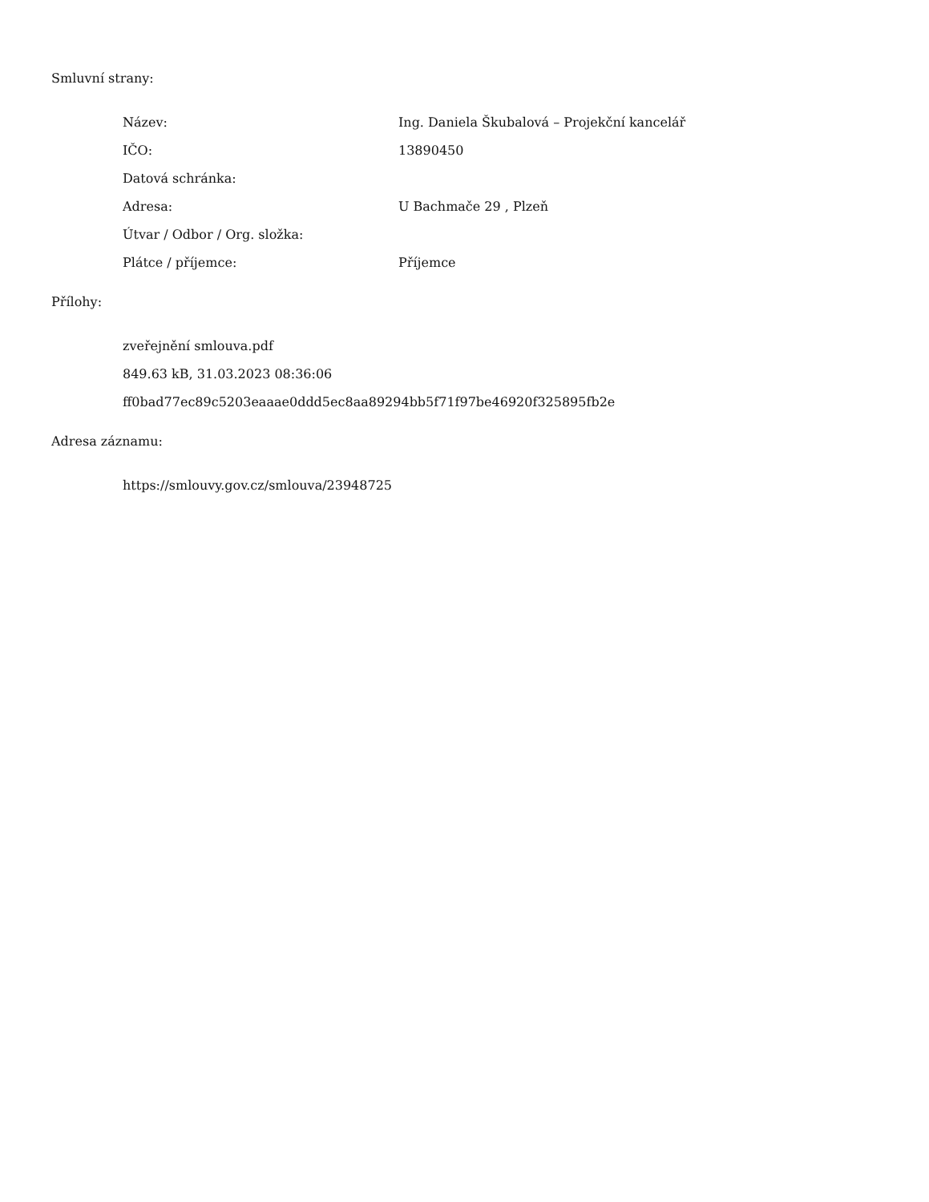Smluvní strany:
| Název: | Ing. Daniela Škubalová – Projekční kancelář |
| IČO: | 13890450 |
| Datová schránka: | |
| Adresa: | U Bachmače 29 , Plzeň |
| Útvar / Odbor / Org. složka: | |
| Plátce / příjemce: | Příjemce |
Přílohy:
zveřejnění smlouva.pdf
849.63 kB, 31.03.2023 08:36:06
ff0bad77ec89c5203eaaae0ddd5ec8aa89294bb5f71f97be46920f325895fb2e
Adresa záznamu:
https://smlouvy.gov.cz/smlouva/23948725